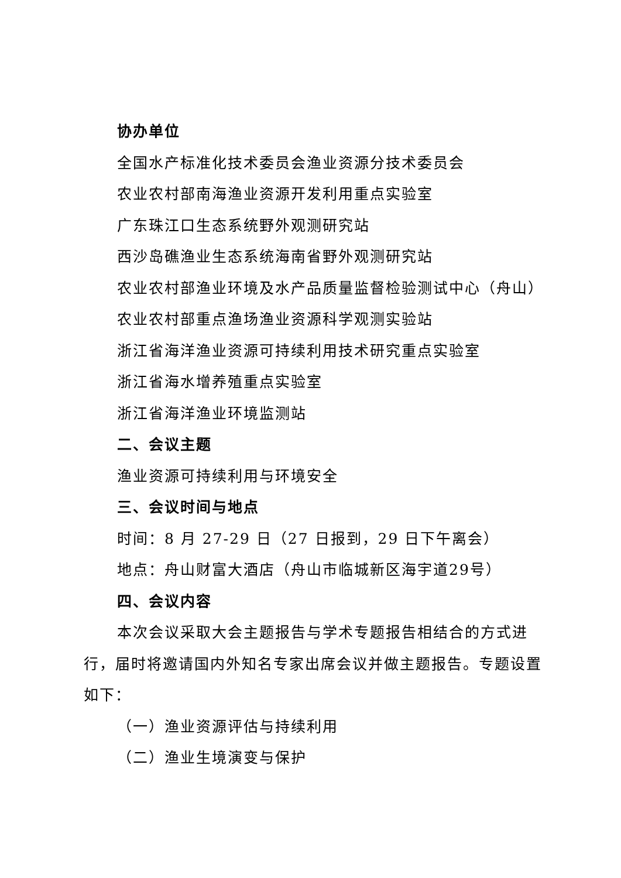协办单位
全国水产标准化技术委员会渔业资源分技术委员会
农业农村部南海渔业资源开发利用重点实验室
广东珠江口生态系统野外观测研究站
西沙岛礁渔业生态系统海南省野外观测研究站
农业农村部渔业环境及水产品质量监督检验测试中心（舟山）
农业农村部重点渔场渔业资源科学观测实验站
浙江省海洋渔业资源可持续利用技术研究重点实验室
浙江省海水增养殖重点实验室
浙江省海洋渔业环境监测站
二、会议主题
渔业资源可持续利用与环境安全
三、会议时间与地点
时间：8 月 27-29 日（27 日报到，29 日下午离会）
地点：舟山财富大酒店（舟山市临城新区海宇道29号）
四、会议内容
本次会议采取大会主题报告与学术专题报告相结合的方式进行，届时将邀请国内外知名专家出席会议并做主题报告。专题设置如下：
（一）渔业资源评估与持续利用
（二）渔业生境演变与保护